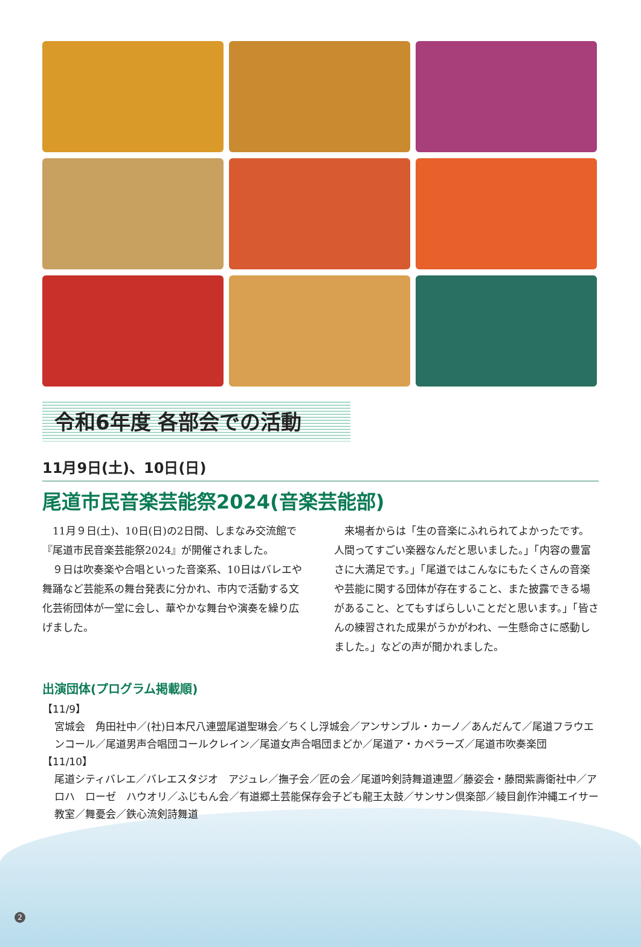令和6年度 各部会での活動
11月9日(土)、10日(日)
尾道市民音楽芸能祭2024(音楽芸能部)
11月９日(土)、10日(日)の2日間、しまなみ交流館で『尾道市民音楽芸能祭2024』が開催されました。
９日は吹奏楽や合唱といった音楽系、10日はバレエや舞踊など芸能系の舞台発表に分かれ、市内で活動する文化芸術団体が一堂に会し、華やかな舞台や演奏を繰り広げました。
来場者からは「生の音楽にふれられてよかったです。人間ってすごい楽器なんだと思いました。」「内容の豊富さに大満足です。」「尾道ではこんなにもたくさんの音楽や芸能に関する団体が存在すること、また披露できる場があること、とてもすばらしいことだと思います。」「皆さんの練習された成果がうかがわれ、一生懸命さに感動しました。」などの声が聞かれました。
出演団体(プログラム掲載順)
【11/9】
宮城会　角田社中／(社)日本尺八連盟尾道聖琳会／ちくし浮城会／アンサンブル・カーノ／あんだんて／尾道フラウエンコール／尾道男声合唱団コールクレイン／尾道女声合唱団まどか／尾道ア・カペラーズ／尾道市吹奏楽団
【11/10】
尾道シティバレエ／バレエスタジオ　アジュレ／撫子会／匠の会／尾道吟剣詩舞道連盟／藤姿会・藤間紫壽衛社中／アロハ　ローゼ　ハウオリ／ふじもん会／有道郷土芸能保存会子ども龍王太鼓／サンサン倶楽部／綾目創作沖縄エイサー教室／舞憂会／鉄心流剣詩舞道
2